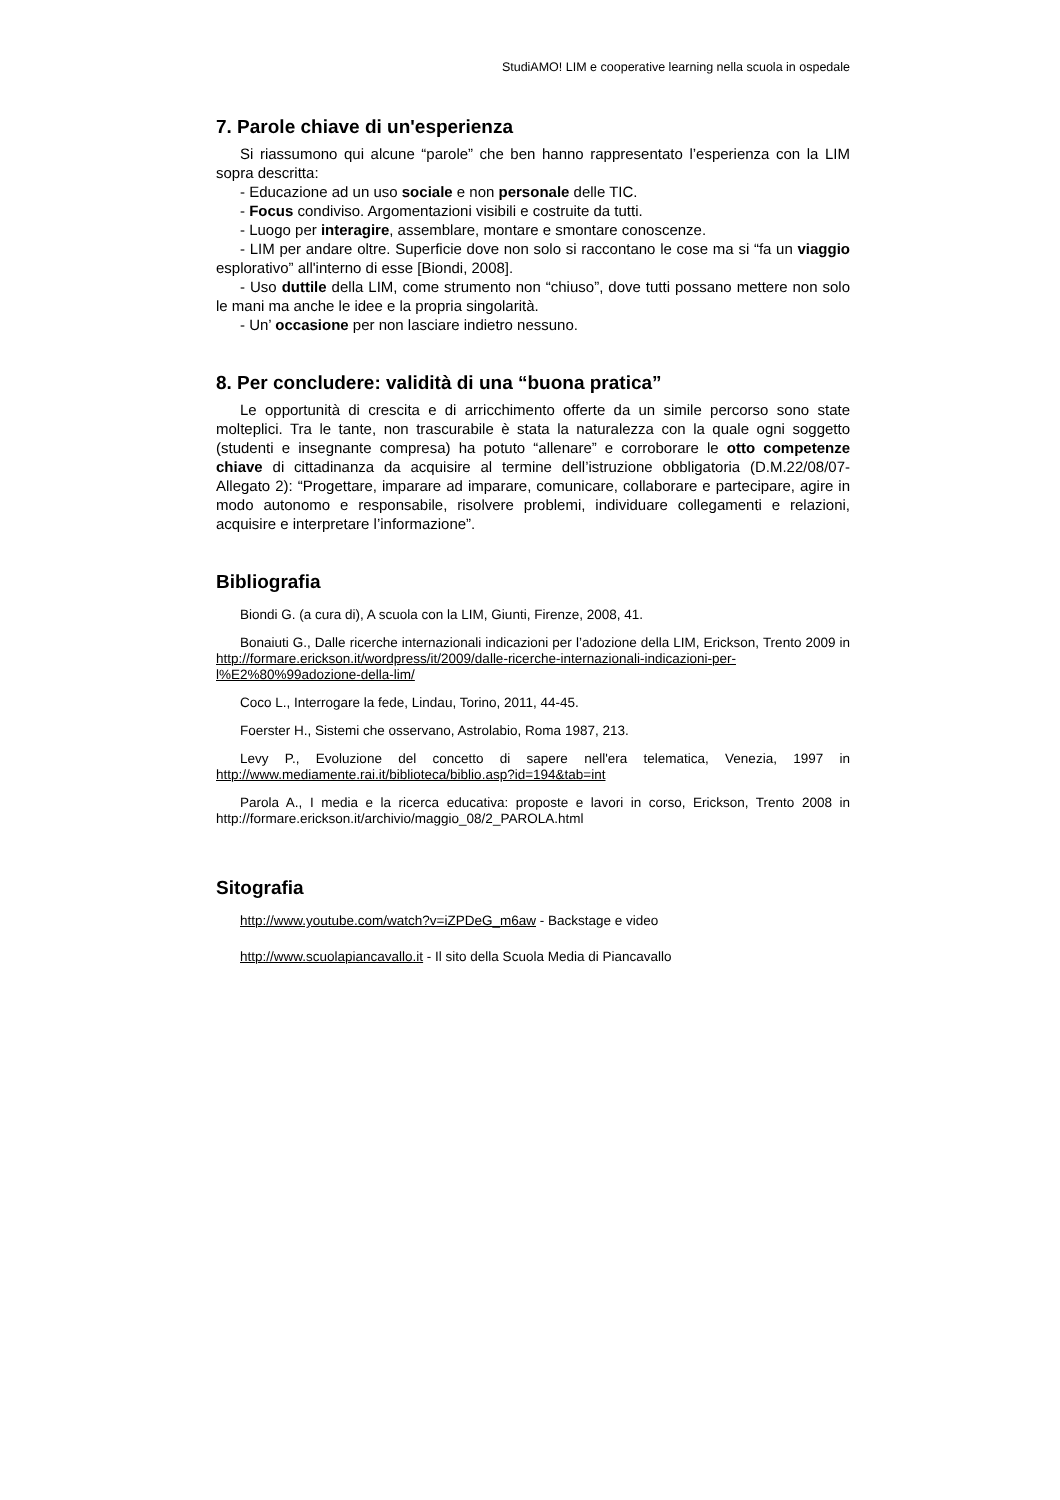StudiAMO! LIM e cooperative learning nella scuola in ospedale
7. Parole chiave di un'esperienza
Si riassumono qui alcune “parole” che ben hanno rappresentato l’esperienza con la LIM sopra descritta:
- Educazione ad un uso sociale e non personale delle TIC.
- Focus condiviso. Argomentazioni visibili e costruite da tutti.
- Luogo per interagire, assemblare, montare e smontare conoscenze.
- LIM per andare oltre. Superficie dove non solo si raccontano le cose ma si “fa un viaggio esplorativo” all'interno di esse [Biondi, 2008].
- Uso duttile della LIM, come strumento non “chiuso”, dove tutti possano mettere non solo le mani ma anche le idee e la propria singolarità.
- Un’ occasione per non lasciare indietro nessuno.
8. Per concludere: validità di una “buona pratica”
Le opportunità di crescita e di arricchimento offerte da un simile percorso sono state molteplici. Tra le tante, non trascurabile è stata la naturalezza con la quale ogni soggetto (studenti e insegnante compresa) ha potuto “allenare” e corroborare le otto competenze chiave di cittadinanza da acquisire al termine dell’istruzione obbligatoria (D.M.22/08/07-Allegato 2): “Progettare, imparare ad imparare, comunicare, collaborare e partecipare, agire in modo autonomo e responsabile, risolvere problemi, individuare collegamenti e relazioni, acquisire e interpretare l’informazione”.
Bibliografia
Biondi G. (a cura di), A scuola con la LIM, Giunti, Firenze, 2008, 41.
Bonaiuti G., Dalle ricerche internazionali indicazioni per l’adozione della LIM, Erickson, Trento 2009 in http://formare.erickson.it/wordpress/it/2009/dalle-ricerche-internazionali-indicazioni-per-l%E2%80%99adozione-della-lim/
Coco L., Interrogare la fede, Lindau, Torino, 2011, 44-45.
Foerster H., Sistemi che osservano, Astrolabio, Roma 1987, 213.
Levy P., Evoluzione del concetto di sapere nell'era telematica, Venezia, 1997 in http://www.mediamente.rai.it/biblioteca/biblio.asp?id=194&tab=int
Parola A., I media e la ricerca educativa: proposte e lavori in corso, Erickson, Trento 2008 in http://formare.erickson.it/archivio/maggio_08/2_PAROLA.html
Sitografia
http://www.youtube.com/watch?v=iZPDeG_m6aw - Backstage e video
http://www.scuolapiancavallo.it - Il sito della Scuola Media di Piancavallo